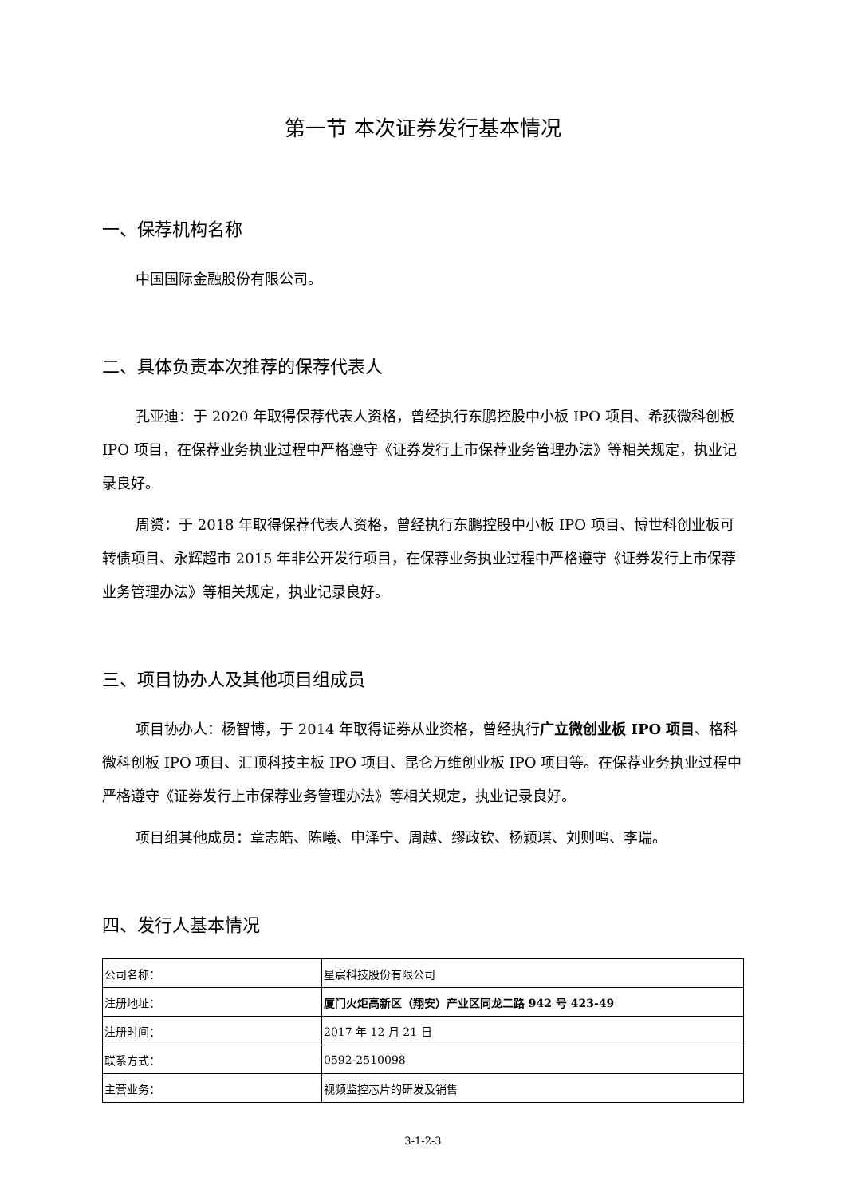第一节 本次证券发行基本情况
一、保荐机构名称
中国国际金融股份有限公司。
二、具体负责本次推荐的保荐代表人
孔亚迪：于 2020 年取得保荐代表人资格，曾经执行东鹏控股中小板 IPO 项目、希荻微科创板 IPO 项目，在保荐业务执业过程中严格遵守《证券发行上市保荐业务管理办法》等相关规定，执业记录良好。
周赟：于 2018 年取得保荐代表人资格，曾经执行东鹏控股中小板 IPO 项目、博世科创业板可转债项目、永辉超市 2015 年非公开发行项目，在保荐业务执业过程中严格遵守《证券发行上市保荐业务管理办法》等相关规定，执业记录良好。
三、项目协办人及其他项目组成员
项目协办人：杨智博，于 2014 年取得证券从业资格，曾经执行广立微创业板 IPO 项目、格科微科创板 IPO 项目、汇顶科技主板 IPO 项目、昆仑万维创业板 IPO 项目等。在保荐业务执业过程中严格遵守《证券发行上市保荐业务管理办法》等相关规定，执业记录良好。
项目组其他成员：章志皓、陈曦、申泽宁、周越、缪政钦、杨颖琪、刘则鸣、李瑞。
四、发行人基本情况
| 公司名称： | 星宸科技股份有限公司 |
| 注册地址： | 厦门火炬高新区（翔安）产业区同龙二路 942 号 423-49 |
| 注册时间： | 2017 年 12 月 21 日 |
| 联系方式： | 0592-2510098 |
| 主营业务： | 视频监控芯片的研发及销售 |
3-1-2-3